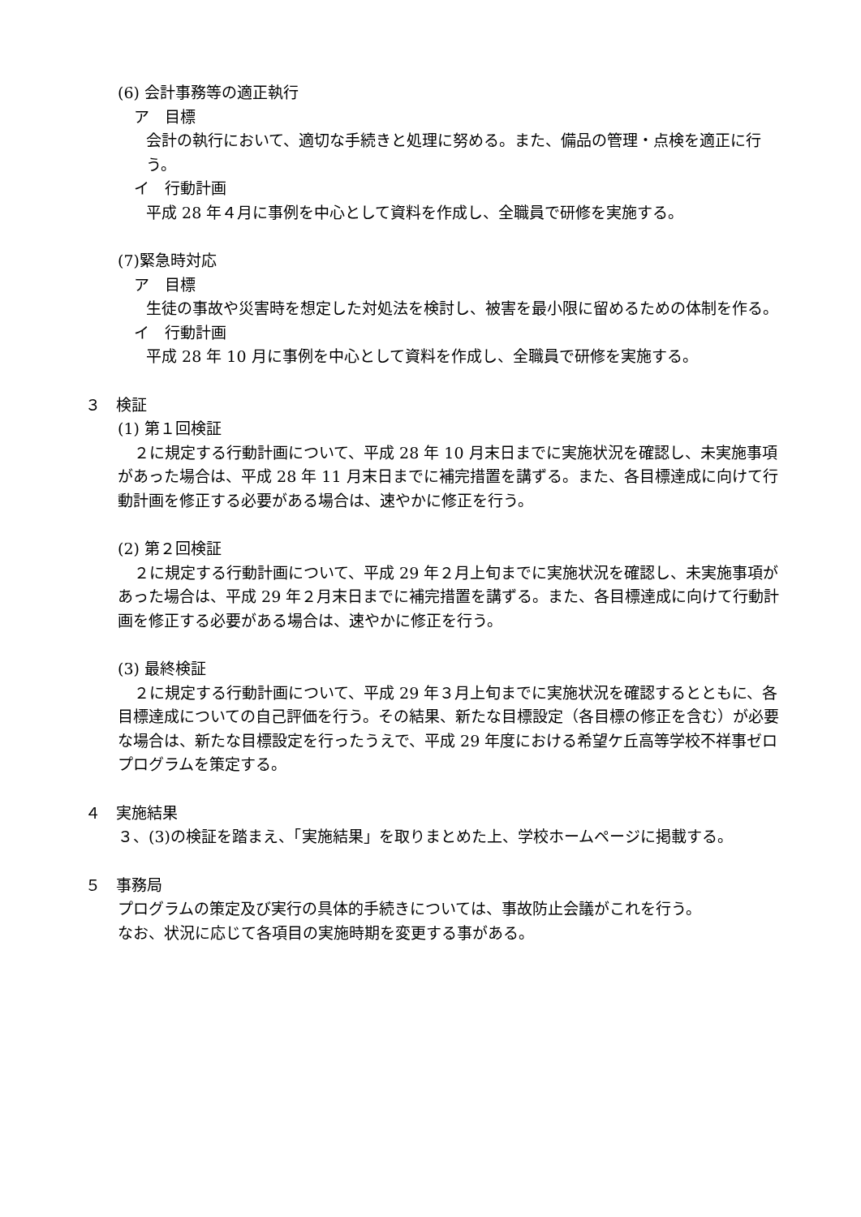(6) 会計事務等の適正執行
ア　目標
会計の執行において、適切な手続きと処理に努める。また、備品の管理・点検を適正に行う。
イ　行動計画
平成 28 年４月に事例を中心として資料を作成し、全職員で研修を実施する。
(7)緊急時対応
ア　目標
生徒の事故や災害時を想定した対処法を検討し、被害を最小限に留めるための体制を作る。
イ　行動計画
平成 28 年 10 月に事例を中心として資料を作成し、全職員で研修を実施する。
３　検証
(1) 第１回検証
２に規定する行動計画について、平成 28 年 10 月末日までに実施状況を確認し、未実施事項があった場合は、平成 28 年 11 月末日までに補完措置を講ずる。また、各目標達成に向けて行動計画を修正する必要がある場合は、速やかに修正を行う。
(2) 第２回検証
２に規定する行動計画について、平成 29 年２月上旬までに実施状況を確認し、未実施事項があった場合は、平成 29 年２月末日までに補完措置を講ずる。また、各目標達成に向けて行動計画を修正する必要がある場合は、速やかに修正を行う。
(3) 最終検証
２に規定する行動計画について、平成 29 年３月上旬までに実施状況を確認するとともに、各目標達成についての自己評価を行う。その結果、新たな目標設定（各目標の修正を含む）が必要な場合は、新たな目標設定を行ったうえで、平成 29 年度における希望ケ丘高等学校不祥事ゼロプログラムを策定する。
４　実施結果
３、(3)の検証を踏まえ、「実施結果」を取りまとめた上、学校ホームページに掲載する。
５　事務局
プログラムの策定及び実行の具体的手続きについては、事故防止会議がこれを行う。
なお、状況に応じて各項目の実施時期を変更する事がある。